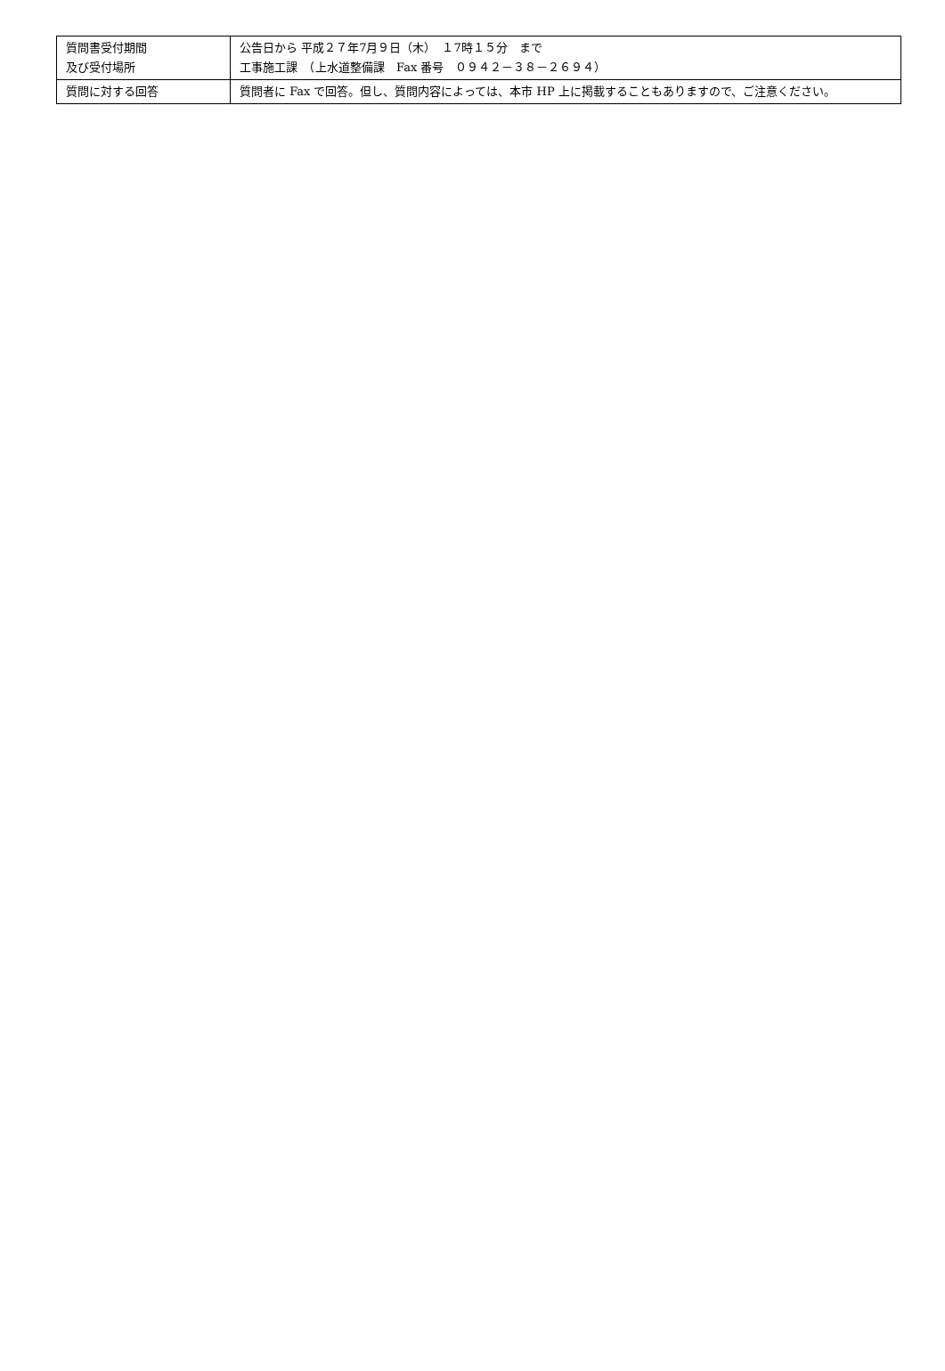| 質問書受付期間 及び受付場所 | 公告日から 平成２７年7月９日（木） １7時１５分 まで 工事施工課 （上水道整備課 Fax 番号 ０９４２－３８－２６９４） |
| 質問に対する回答 | 質問者に Fax で回答。但し、質問内容によっては、本市 HP 上に掲載することもありますので、ご注意ください。 |